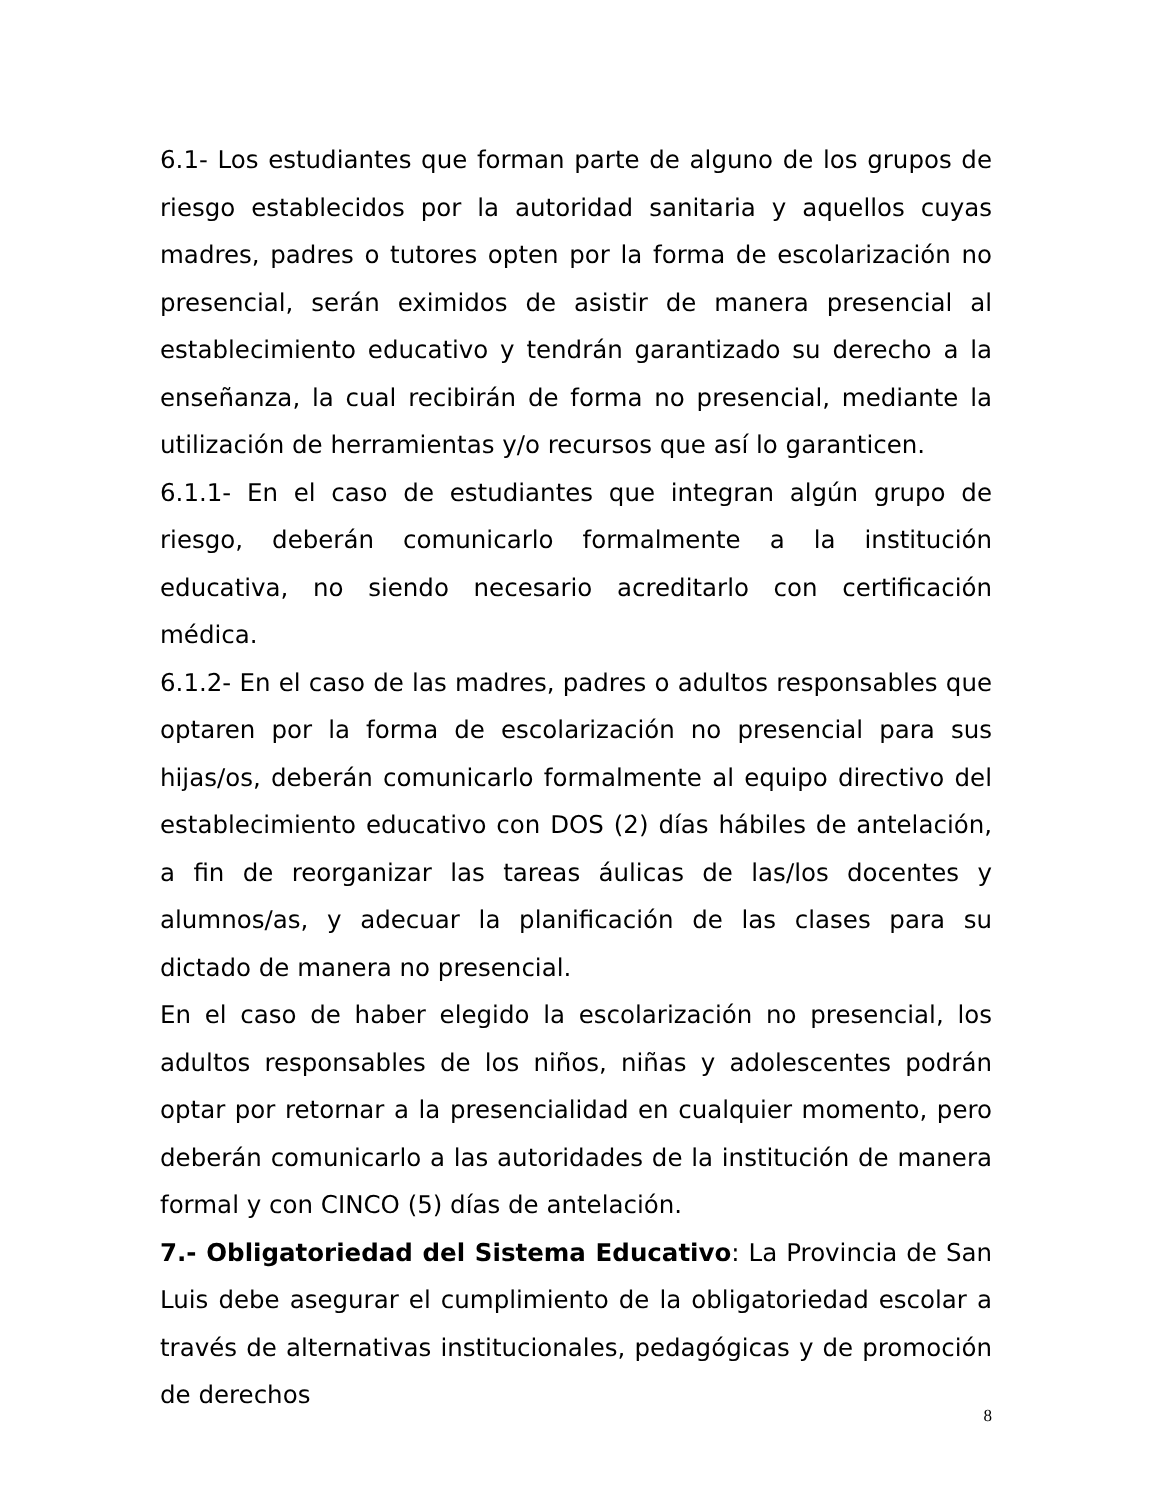6.1- Los estudiantes que forman parte de alguno de los grupos de riesgo establecidos por la autoridad sanitaria y aquellos cuyas madres, padres o tutores opten por la forma de escolarización no presencial, serán eximidos de asistir de manera presencial al establecimiento educativo y tendrán garantizado su derecho a la enseñanza, la cual recibirán de forma no presencial, mediante la utilización de herramientas y/o recursos que así lo garanticen.
6.1.1- En el caso de estudiantes que integran algún grupo de riesgo, deberán comunicarlo formalmente a la institución educativa, no siendo necesario acreditarlo con certificación médica.
6.1.2- En el caso de las madres, padres o adultos responsables que optaren por la forma de escolarización no presencial para sus hijas/os, deberán comunicarlo formalmente al equipo directivo del establecimiento educativo con DOS (2) días hábiles de antelación, a fin de reorganizar las tareas áulicas de las/los docentes y alumnos/as, y adecuar la planificación de las clases para su dictado de manera no presencial.
En el caso de haber elegido la escolarización no presencial, los adultos responsables de los niños, niñas y adolescentes podrán optar por retornar a la presencialidad en cualquier momento, pero deberán comunicarlo a las autoridades de la institución de manera formal y con CINCO (5) días de antelación.
7.- Obligatoriedad del Sistema Educativo: La Provincia de San Luis debe asegurar el cumplimiento de la obligatoriedad escolar a través de alternativas institucionales, pedagógicas y de promoción de derechos
8